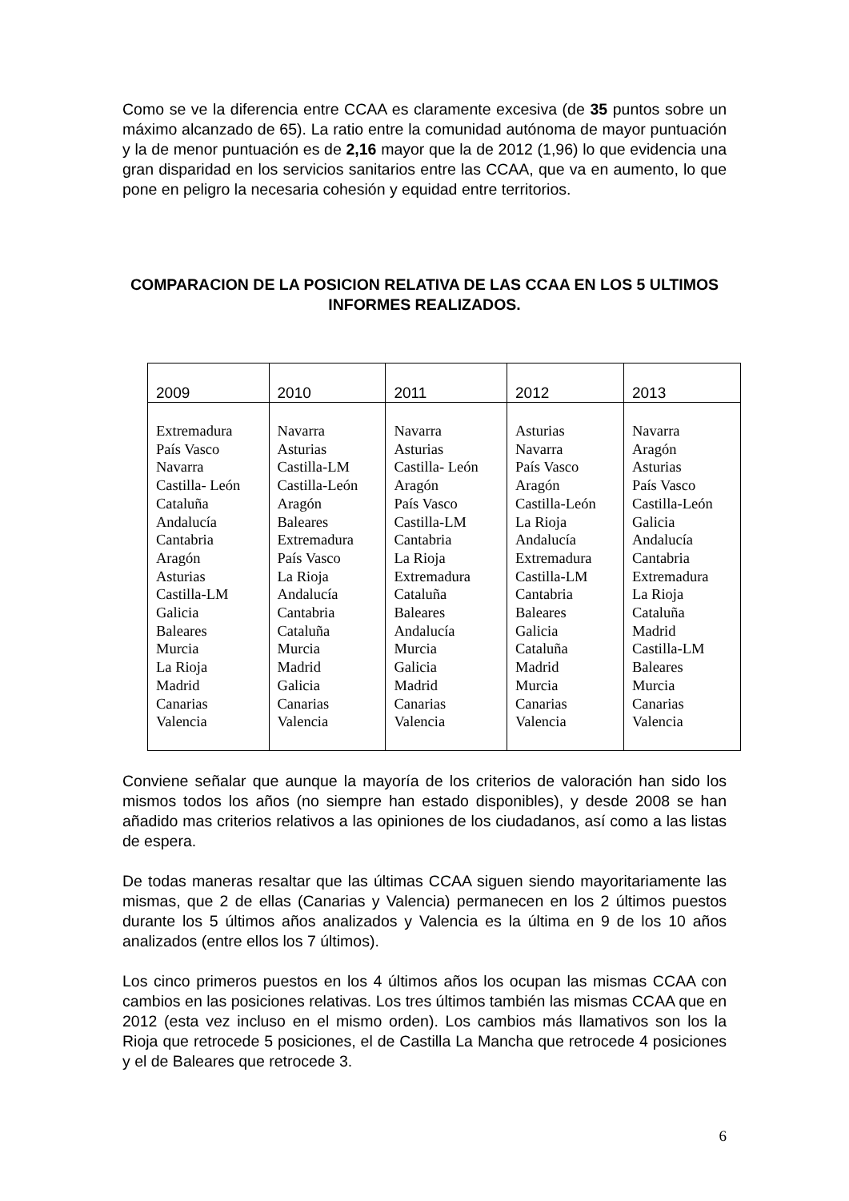Como se ve la diferencia entre CCAA es claramente excesiva (de 35 puntos sobre un máximo alcanzado de 65). La ratio entre la comunidad autónoma de mayor puntuación y la de menor puntuación es de 2,16 mayor que la de 2012 (1,96) lo que evidencia una gran disparidad en los servicios sanitarios entre las CCAA, que va en aumento, lo que pone en peligro la necesaria cohesión y equidad entre territorios.
COMPARACION DE LA POSICION RELATIVA DE LAS CCAA EN LOS 5 ULTIMOS INFORMES REALIZADOS.
| 2009 | 2010 | 2011 | 2012 | 2013 |
| --- | --- | --- | --- | --- |
| Extremadura País Vasco Navarra Castilla- León Cataluña Andalucía Cantabria Aragón Asturias Castilla-LM Galicia Baleares Murcia La Rioja Madrid Canarias Valencia | Navarra Asturias Castilla-LM Castilla-León Aragón Baleares Extremadura País Vasco La Rioja Andalucía Cantabria Cataluña Murcia Madrid Galicia Canarias Valencia | Navarra Asturias Castilla- León Aragón País Vasco Castilla-LM Cantabria La Rioja Extremadura Cataluña Baleares Andalucía Murcia Galicia Madrid Canarias Valencia | Asturias Navarra País Vasco Aragón Castilla-León La Rioja Andalucía Extremadura Castilla-LM Cantabria Baleares Galicia Cataluña Madrid Murcia Canarias Valencia | Navarra Aragón Asturias País Vasco Castilla-León Galicia Andalucía Cantabria Extremadura La Rioja Cataluña Madrid Castilla-LM Baleares Murcia Canarias Valencia |
Conviene señalar que aunque la mayoría de los criterios de valoración han sido los mismos todos los años (no siempre han estado disponibles), y desde 2008 se han añadido mas criterios relativos a las opiniones de los ciudadanos, así como a las listas de espera.
De todas maneras resaltar que las últimas CCAA siguen siendo mayoritariamente las mismas, que 2 de ellas (Canarias y Valencia) permanecen en los 2 últimos puestos durante los 5 últimos años analizados y Valencia es la última en 9 de los 10 años analizados (entre ellos los 7 últimos).
Los cinco primeros puestos en los 4 últimos años los ocupan las mismas CCAA con cambios en las posiciones relativas. Los tres últimos también las mismas CCAA que en 2012 (esta vez incluso en el mismo orden). Los cambios más llamativos son los la Rioja que retrocede 5 posiciones, el de Castilla La Mancha que retrocede 4 posiciones y el de Baleares que retrocede 3.
6